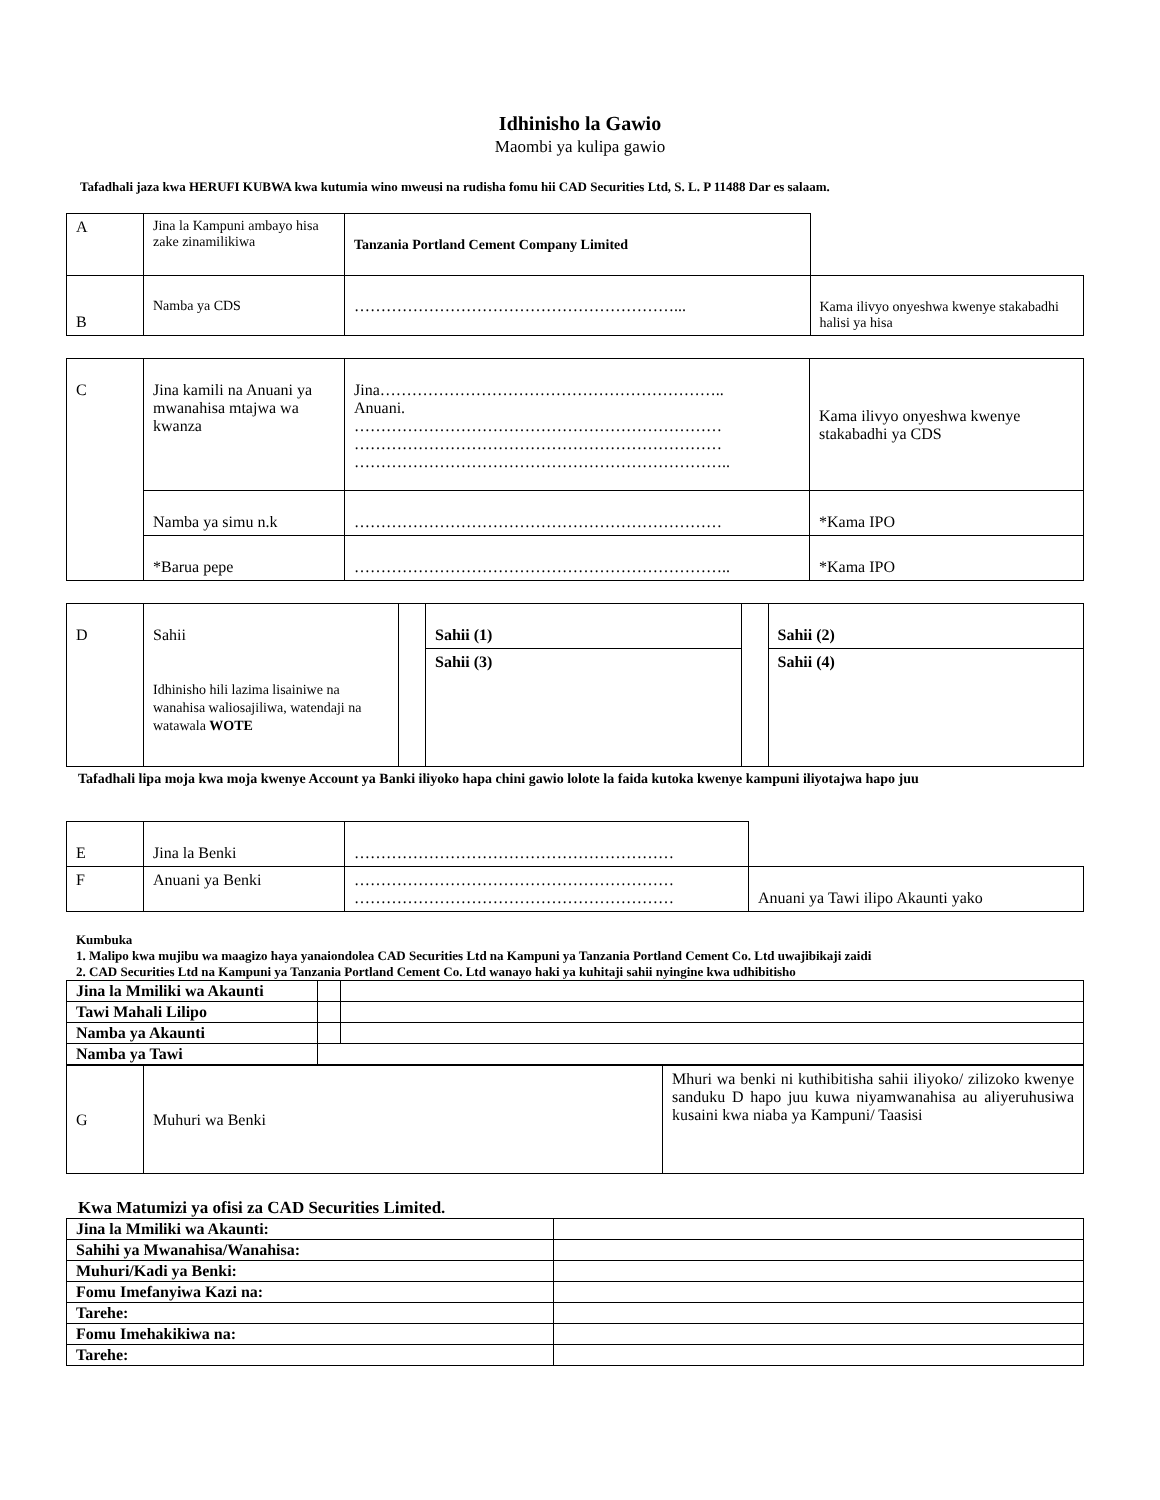Idhinisho la Gawio
Maombi ya kulipa gawio
Tafadhali jaza kwa HERUFI KUBWA kwa kutumia wino mweusi na rudisha fomu hii CAD Securities Ltd, S. L. P 11488 Dar es salaam.
| A | Jina la Kampuni ambayo hisa zake zinamilikiwa | Tanzania Portland Cement Company Limited | |
| B | Namba ya CDS | ……………………………………………………... | Kama ilivyo onyeshwa kwenye stakabadhi halisi ya hisa |
| C | Jina kamili na Anuani ya mwanahisa mtajwa wa kwanza | Jina……………………………………………………….. Anuani. …………………………………………………………… …………………………………………………………… …………………………………………………………….. | Kama ilivyo onyeshwa kwenye stakabadhi ya CDS |
| | Namba ya simu n.k | …………………………………………………………… | *Kama IPO |
| | *Barua pepe | …………………………………………………………….. | *Kama IPO |
| D | Sahii Idhinisho hili lazima lisainiwe na wanahisa waliosajiliwa, watendaji na watawala WOTE | | Sahii (1) | | Sahii (2) |
| | | | Sahii (3) | | Sahii (4) |
Tafadhali lipa moja kwa moja kwenye Account ya Banki iliyoko hapa chini gawio lolote la faida kutoka kwenye kampuni iliyotajwa hapo juu
| E | Jina la Benki | …………………………………………………… | |
| F | Anuani ya Benki | …………………………………………………… …………………………………………………… | Anuani ya Tawi ilipo Akaunti yako |
Kumbuka
1. Malipo kwa mujibu wa maagizo haya yanaiondolea CAD Securities Ltd na Kampuni ya Tanzania Portland Cement Co. Ltd uwajibikaji zaidi
2. CAD Securities Ltd na Kampuni ya Tanzania Portland Cement Co. Ltd wanayo haki ya kuhitaji sahii nyingine kwa udhibitisho
| Jina la Mmiliki wa Akaunti | | |
| Tawi Mahali Lilipo | | |
| Namba ya Akaunti | | |
| Namba ya Tawi | | |
| G | Muhuri wa Benki | Mhuri wa benki ni kuthibitisha sahii iliyoko/ zilizoko kwenye sanduku D hapo juu kuwa niyamwanahisa au aliyeruhusiwa kusaini kwa niaba ya Kampuni/ Taasisi |
Kwa Matumizi ya ofisi za CAD Securities Limited.
| Jina la Mmiliki wa Akaunti: | |
| Sahihi ya Mwanahisa/Wanahisa: | |
| Muhuri/Kadi ya Benki: | |
| Fomu Imefanyiwa Kazi na: | |
| Tarehe: | |
| Fomu Imehakikiwa na: | |
| Tarehe: | |